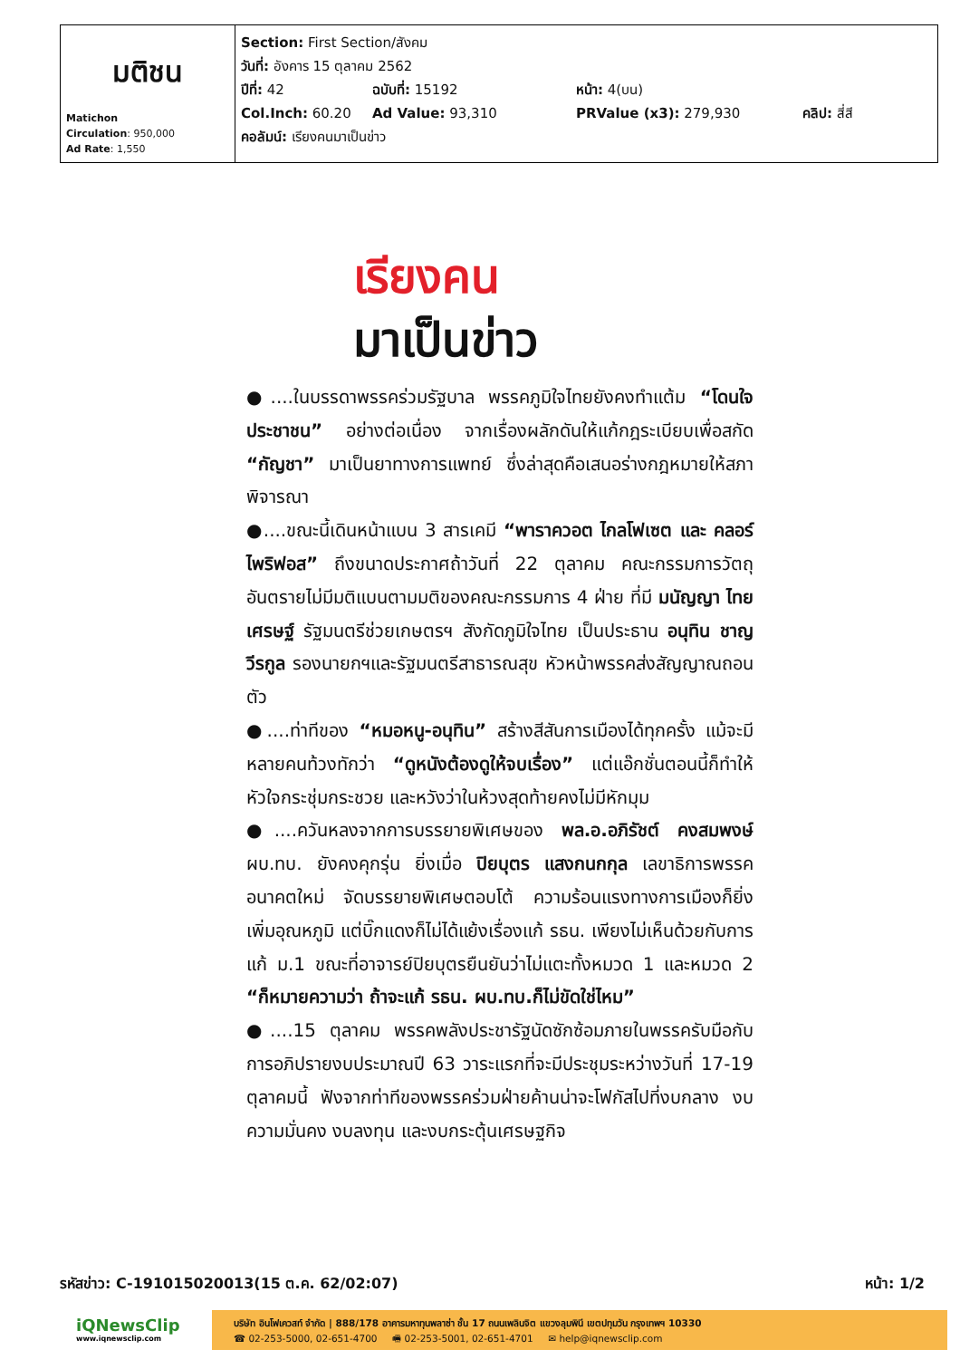| มติชน Matichon Circulation : 950,000 Ad Rate : 1,550 | Section: First Section/สังคม วันที่: อังคาร 15 ตุลาคม 2562 ปีที่: 42 ฉบับที่: 15192 หน้า: 4(บน) Col.Inch: 60.20 Ad Value: 93,310 PRValue (x3): 279,930 คลิป: สี่สี คอลัมน์: เรียงคนมาเป็นข่าว |
เรียงคน
มาเป็นข่าว
●....ในบรรดาพรรคร่วมรัฐบาล พรรคภูมิใจไทยยังคงทำแต้ม “โดนใจประชาชน” อย่างต่อเนื่อง จากเรื่องผลักดันให้แก้กฎระเบียบเพื่อสกัด “กัญชา” มาเป็นยาทางการแพทย์ ซึ่งล่าสุดคือเสนอร่างกฎหมายให้สภาพิจารณา
●....ขณะนี้เดินหน้าแบน 3 สารเคมี “พาราควอต ไกลโฟเซต และ คลอร์ไพริฟอส” ถึงขนาดประกาศถ้าวันที่ 22 ตุลาคม คณะกรรมการวัตถุอันตรายไม่มีมติแบนตามมติของคณะกรรมการ 4 ฝ่าย ที่มี มนัญญา ไทยเศรษฐ์ รัฐมนตรีช่วยเกษตรฯ สังกัดภูมิใจไทย เป็นประธาน อนุทิน ชาญวีรกูล รองนายกฯและรัฐมนตรีสาธารณสุข หัวหน้าพรรคส่งสัญญาณถอนตัว
●....ท่าทีของ “หมอหนู-อนุทิน” สร้างสีสันการเมืองได้ทุกครั้ง แม้จะมีหลายคนท้วงทักว่า “ดูหนังต้องดูให้จบเรื่อง” แต่แอ๊กชั่นตอนนี้ก็ทำให้หัวใจกระชุ่มกระชวย และหวังว่าในห้วงสุดท้ายคงไม่มีหักมุม
●....ควันหลงจากการบรรยายพิเศษของ พล.อ.อภิรัชต์ คงสมพงษ์ ผบ.ทบ. ยังคงคุกรุ่น ยิ่งเมื่อ ปิยบุตร แสงกนกกุล เลขาธิการพรรคอนาคตใหม่ จัดบรรยายพิเศษตอบโต้ ความร้อนแรงทางการเมืองก็ยิ่งเพิ่มอุณหภูมิ แต่บิ๊กแดงก็ไม่ได้แย้งเรื่องแก้ รธน. เพียงไม่เห็นด้วยกับการแก้ ม.1 ขณะที่อาจารย์ปิยบุตรยืนยันว่าไม่แตะทั้งหมวด 1 และหมวด 2 “ก็หมายความว่า ถ้าจะแก้ รธน. ผบ.ทบ.ก็ไม่ขัดใช่ไหม”
●....15 ตุลาคม พรรคพลังประชารัฐนัดซักซ้อมภายในพรรครับมือกับการอภิปรายงบประมาณปี 63 วาระแรกที่จะมีประชุมระหว่างวันที่ 17-19 ตุลาคมนี้ ฟังจากท่าทีของพรรคร่วมฝ่ายค้านน่าจะโฟกัสไปที่งบกลาง งบความมั่นคง งบลงทุน และงบกระตุ้นเศรษฐกิจ
รหัสข่าว: C-191015020013(15 ต.ค. 62/02:07) หน้า: 1/2
iQNewsClip
www.iqnewsclip.com
บริษัท อินโฟเควสท์ จำกัด | 888/178 อาคารมหาทุนพลาซ่า ชั้น 17 ถนนเพลินจิต แขวงลุมพินี เขตปทุมวัน กรุงเทพฯ 10330
☎ 02-253-5000, 02-651-4700 🖷 02-253-5001, 02-651-4701 ✉ help@iqnewsclip.com